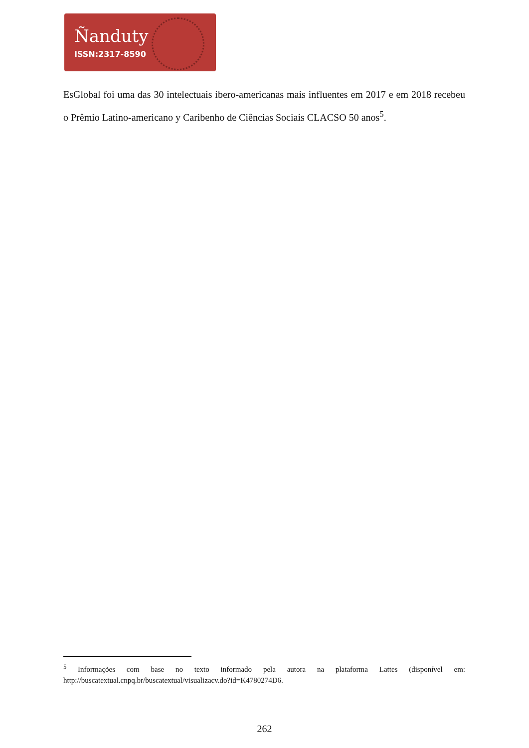Ñanduty
ISSN:2317-8590
EsGlobal foi uma das 30 intelectuais ibero-americanas mais influentes em 2017 e em 2018 recebeu o Prêmio Latino-americano y Caribenho de Ciências Sociais CLACSO 50 anos<sup>5</sup>.
<sup>5</sup> Informações com base no texto informado pela autora na plataforma Lattes (disponível em: http://buscatextual.cnpq.br/buscatextual/visualizacv.do?id=K4780274D6.
262